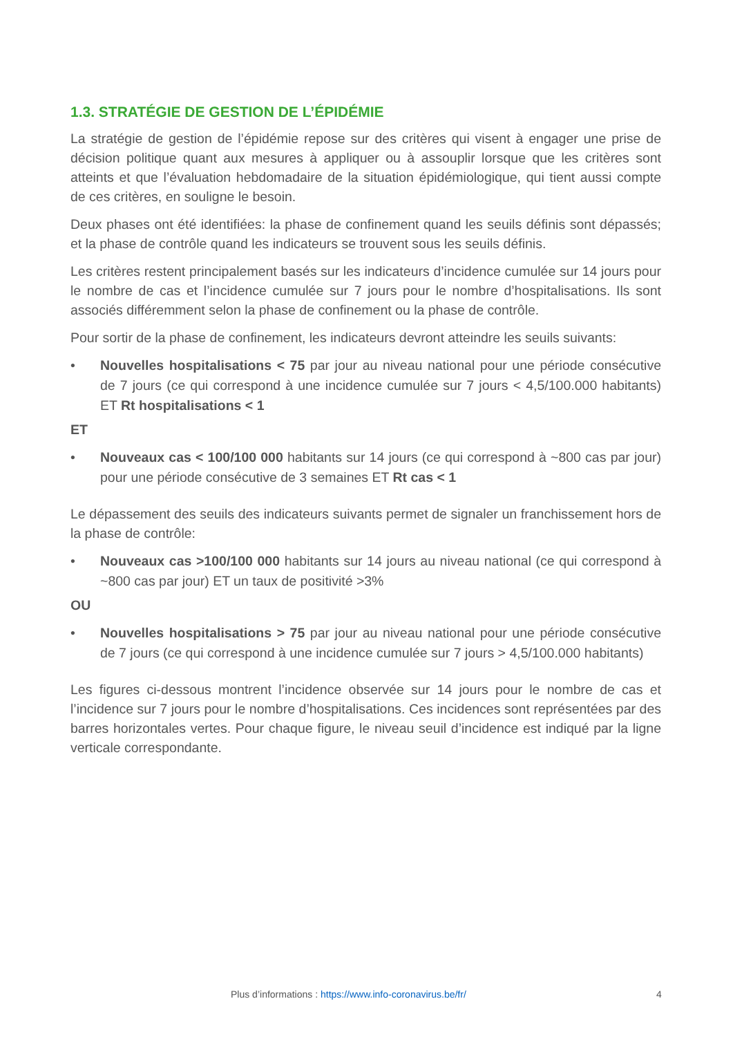1.3. STRATÉGIE DE GESTION DE L’ÉPIDÉMIE
La stratégie de gestion de l’épidémie repose sur des critères qui visent à engager une prise de décision politique quant aux mesures à appliquer ou à assouplir lorsque que les critères sont atteints et que l’évaluation hebdomadaire de la situation épidémiologique, qui tient aussi compte de ces critères, en souligne le besoin.
Deux phases ont été identifiées: la phase de confinement quand les seuils définis sont dépassés; et la phase de contrôle quand les indicateurs se trouvent sous les seuils définis.
Les critères restent principalement basés sur les indicateurs d’incidence cumulée sur 14 jours pour le nombre de cas et l’incidence cumulée sur 7 jours pour le nombre d’hospitalisations. Ils sont associés différemment selon la phase de confinement ou la phase de contrôle.
Pour sortir de la phase de confinement, les indicateurs devront atteindre les seuils suivants:
• Nouvelles hospitalisations < 75 par jour au niveau national pour une période consécutive de 7 jours (ce qui correspond à une incidence cumulée sur 7 jours < 4,5/100.000 habitants) ET Rt hospitalisations < 1
ET
• Nouveaux cas < 100/100 000 habitants sur 14 jours (ce qui correspond à ~800 cas par jour) pour une période consécutive de 3 semaines ET Rt cas < 1
Le dépassement des seuils des indicateurs suivants permet de signaler un franchissement hors de la phase de contrôle:
• Nouveaux cas >100/100 000 habitants sur 14 jours au niveau national (ce qui correspond à ~800 cas par jour) ET un taux de positivité >3%
OU
• Nouvelles hospitalisations > 75 par jour au niveau national pour une période consécutive de 7 jours (ce qui correspond à une incidence cumulée sur 7 jours > 4,5/100.000 habitants)
Les figures ci-dessous montrent l’incidence observée sur 14 jours pour le nombre de cas et l’incidence sur 7 jours pour le nombre d’hospitalisations. Ces incidences sont représentées par des barres horizontales vertes. Pour chaque figure, le niveau seuil d’incidence est indiqué par la ligne verticale correspondante.
Plus d’informations : https://www.info-coronavirus.be/fr/ 4